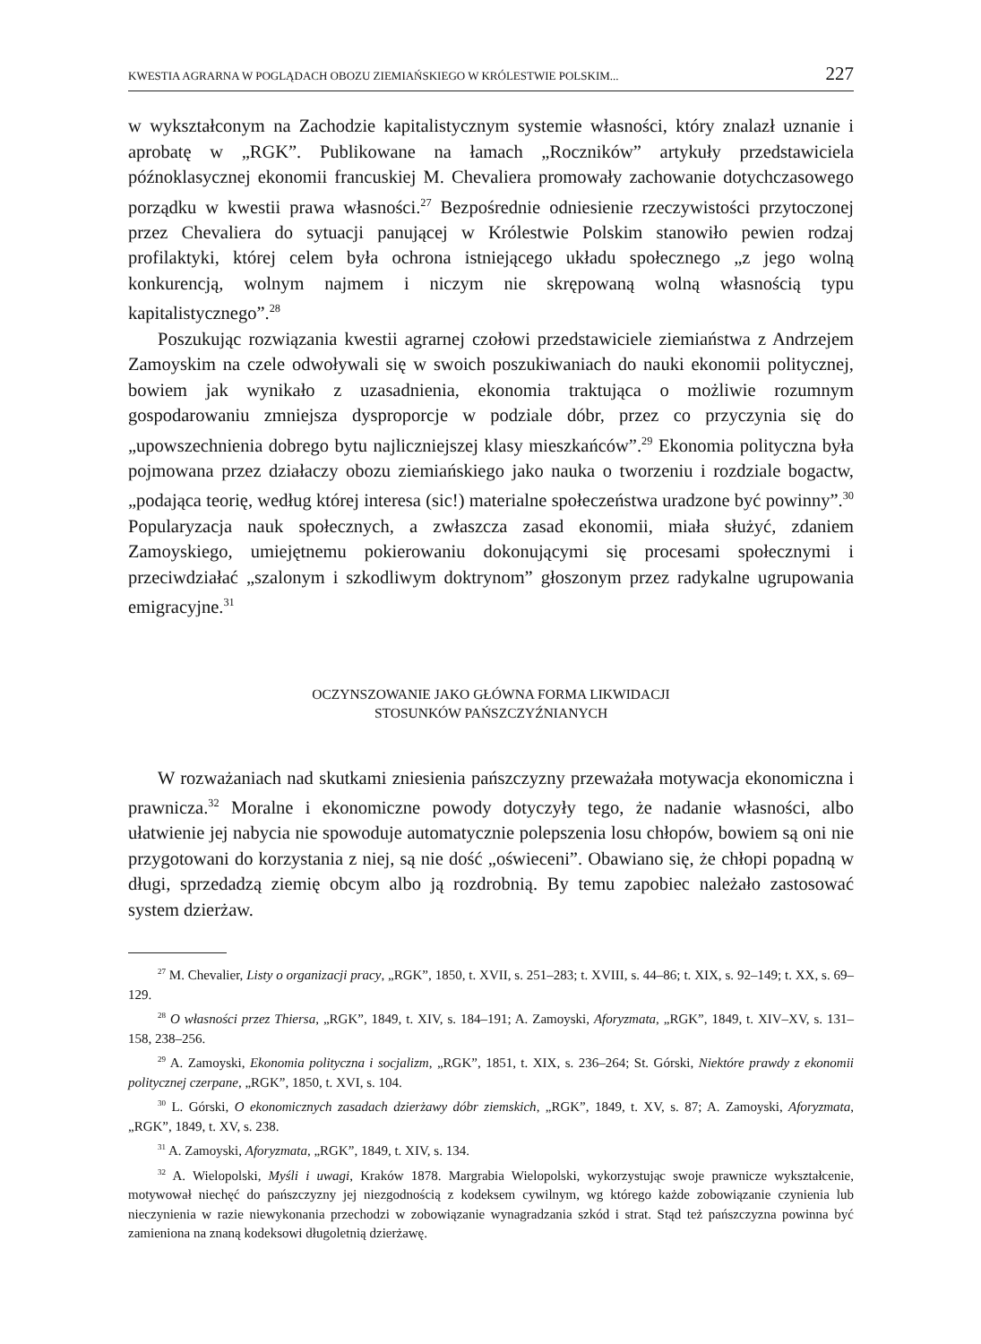KWESTIA AGRARNA W POGLĄDACH OBOZU ZIEMIAŃSKIEGO W KRÓLESTWIE POLSKIM... 227
w wykształconym na Zachodzie kapitalistycznym systemie własności, który znalazł uznanie i aprobatę w „RGK”. Publikowane na łamach „Roczników” artykuły przedstawiciela późnoklasycznej ekonomii francuskiej M. Chevaliera promowały zachowanie dotychczasowego porządku w kwestii prawa własności.<sup>27</sup> Bezpośrednie odniesienie rzeczywistości przytoczonej przez Chevaliera do sytuacji panującej w Królestwie Polskim stanowiło pewien rodzaj profilaktyki, której celem była ochrona istniejącego układu społecznego „z jego wolną konkurencją, wolnym najmem i niczym nie skrępowaną wolną własnością typu kapitalistycznego”.<sup>28</sup>
Poszukując rozwiązania kwestii agrarnej czołowi przedstawiciele ziemiaństwa z Andrzejem Zamoyskim na czele odwoływali się w swoich poszukiwaniach do nauki ekonomii politycznej, bowiem jak wynikało z uzasadnienia, ekonomia traktująca o możliwie rozumnym gospodarowaniu zmniejsza dysproporcje w podziale dóbr, przez co przyczynia się do „upowszechnienia dobrego bytu najliczniejszej klasy mieszkańców”.<sup>29</sup> Ekonomia polityczna była pojmowana przez działaczy obozu ziemiańskiego jako nauka o tworzeniu i rozdziale bogactw, „podająca teorię, według której interesa (sic!) materialne społeczeństwa uradzone być powinny”.<sup>30</sup> Popularyzacja nauk społecznych, a zwłaszcza zasad ekonomii, miała służyć, zdaniem Zamoyskiego, umiejętnemu pokierowaniu dokonującymi się procesami społecznymi i przeciwdziałać „szalonym i szkodliwym doktrynom” głoszonym przez radykalne ugrupowania emigracyjne.<sup>31</sup>
OCZYNSZOWANIE JAKO GŁÓWNA FORMA LIKWIDACJI
STOSUNKÓW PAŃSZCZYŹNIANYCH
W rozważaniach nad skutkami zniesienia pańszczyzny przeważała motywacja ekonomiczna i prawnicza.<sup>32</sup> Moralne i ekonomiczne powody dotyczyły tego, że nadanie własności, albo ułatwienie jej nabycia nie spowoduje automatycznie polepszenia losu chłopów, bowiem są oni nie przygotowani do korzystania z niej, są nie dość „oświeceni”. Obawiano się, że chłopi popadną w długi, sprzedadzą ziemię obcym albo ją rozdrobnią. By temu zapobiec należało zastosować system dzierżaw.
<sup>27</sup> M. Chevalier, Listy o organizacji pracy, „RGK”, 1850, t. XVII, s. 251–283; t. XVIII, s. 44–86; t. XIX, s. 92–149; t. XX, s. 69–129.
<sup>28</sup> O własności przez Thiersa, „RGK”, 1849, t. XIV, s. 184–191; A. Zamoyski, Aforyzmata, „RGK”, 1849, t. XIV–XV, s. 131–158, 238–256.
<sup>29</sup> A. Zamoyski, Ekonomia polityczna i socjalizm, „RGK”, 1851, t. XIX, s. 236–264; St. Górski, Niektóre prawdy z ekonomii politycznej czerpane, „RGK”, 1850, t. XVI, s. 104.
<sup>30</sup> L. Górski, O ekonomicznych zasadach dzierżawy dóbr ziemskich, „RGK”, 1849, t. XV, s. 87; A. Zamoyski, Aforyzmata, „RGK”, 1849, t. XV, s. 238.
<sup>31</sup> A. Zamoyski, Aforyzmata, „RGK”, 1849, t. XIV, s. 134.
<sup>32</sup> A. Wielopolski, Myśli i uwagi, Kraków 1878. Margrabia Wielopolski, wykorzystując swoje prawnicze wykształcenie, motywował niechęć do pańszczyzny jej niezgodnością z kodeksem cywilnym, wg którego każde zobowiązanie czynienia lub nieczynienia w razie niewykonania przechodzi w zobowiązanie wynagradzania szkód i strat. Stąd też pańszczyzna powinna być zamieniona na znaną kodeksowi długoletnią dzierżawę.